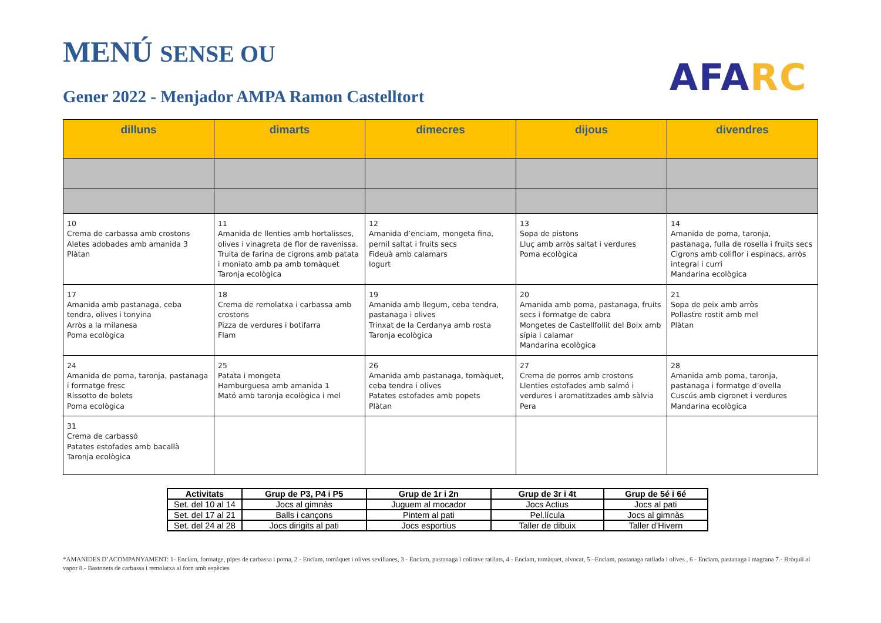MENÚ SENSE OU
Gener 2022 - Menjador AMPA Ramon Castelltort
AFA RC
| dilluns | dimarts | dimecres | dijous | divendres |
| --- | --- | --- | --- | --- |
| 10 Crema de carbassa amb crostons Aletes adobades amb amanida 3 Plàtan | 11 Amanida de llenties amb hortalisses, olives i vinagreta de flor de ravenissa. Truita de farina de cigrons amb patata i moniato amb pa amb tomàquet Taronja ecològica | 12 Amanida d’enciam, mongeta fina, pernil saltat i fruits secs Fideuà amb calamars Iogurt | 13 Sopa de pistons Lluç amb arròs saltat i verdures Poma ecològica | 14 Amanida de poma, taronja, pastanaga, fulla de rosella i fruits secs Cigrons amb coliflor i espinacs, arròs integral i curri Mandarina ecològica |
| 17 Amanida amb pastanaga, ceba tendra, olives i tonyina Arròs a la milanesa Poma ecològica | 18 Crema de remolatxa i carbassa amb crostons Pizza de verdures i botifarra Flam | 19 Amanida amb llegum, ceba tendra, pastanaga i olives Trinxat de la Cerdanya amb rosta Taronja ecològica | 20 Amanida amb poma, pastanaga, fruits secs i formatge de cabra Mongetes de Castellfollit del Boix amb sípia i calamar Mandarina ecològica | 21 Sopa de peix amb arròs Pollastre rostit amb mel Plàtan |
| 24 Amanida de poma, taronja, pastanaga i formatge fresc Rissotto de bolets Poma ecològica | 25 Patata i mongeta Hamburguesa amb amanida 1 Mató amb taronja ecològica i mel | 26 Amanida amb pastanaga, tomàquet, ceba tendra i olives Patates estofades amb popets Plàtan | 27 Crema de porros amb crostons Llenties estofades amb salmó i verdures i aromatitzades amb sàlvia Pera | 28 Amanida amb poma, taronja, pastanaga i formatge d’ovella Cuscús amb cigronet i verdures Mandarina ecològica |
| 31 Crema de carbassó Patates estofades amb bacallà Taronja ecològica | | | | |
| Activitats | Grup de P3, P4 i P5 | Grup de 1r i 2n | Grup de 3r i 4t | Grup de 5é i 6é |
| --- | --- | --- | --- | --- |
| Set. del 10 al 14 | Jocs al gimnàs | Juguem al mocador | Jocs Actius | Jocs al pati |
| Set. del 17 al 21 | Balls i cançons | Pintem al pati | Pel.lícula | Jocs al gimnàs |
| Set. del 24 al 28 | Jocs dirigits al pati | Jocs esportius | Taller de dibuix | Taller d’Hivern |
*AMANIDES D’ACOMPANYAMENT: 1- Enciam, formatge, pipes de carbassa i poma, 2 - Enciam, tomàquet i olives sevillanes, 3 - Enciam, pastanaga i colirave ratllats, 4 - Enciam, tomàquet, alvocat, 5 –Enciam, pastanaga ratllada i olives , 6 - Enciam, pastanaga i magrana 7.- Bròquil al vapor 8.- Bastonets de carbassa i remolatxa al forn amb espècies